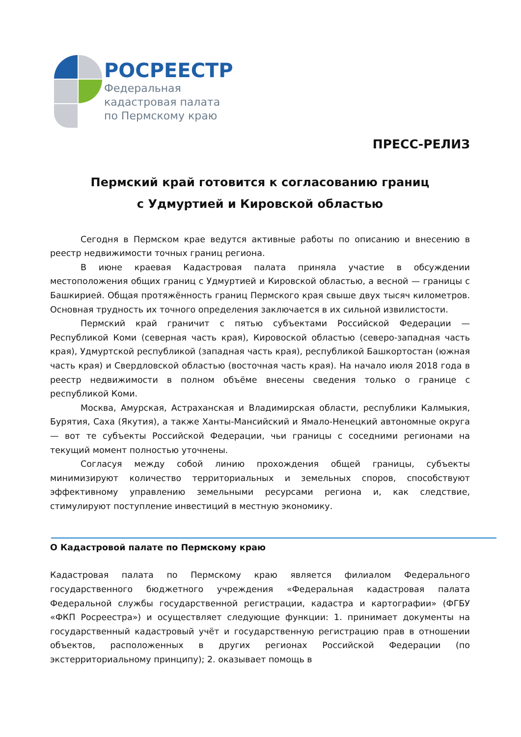РОСРЕЕСТР
Федеральная
кадастровая палата
по Пермскому краю
ПРЕСС-РЕЛИЗ
Пермский край готовится к согласованию границ
с Удмуртией и Кировской областью
Сегодня в Пермском крае ведутся активные работы по описанию и внесению в реестр недвижимости точных границ региона.
В июне краевая Кадастровая палата приняла участие в обсуждении местоположения общих границ с Удмуртией и Кировской областью, а весной — границы с Башкирией. Общая протяжённость границ Пермского края свыше двух тысяч километров. Основная трудность их точного определения заключается в их сильной извилистости.
Пермский край граничит с пятью субъектами Российской Федерации — Республикой Коми (северная часть края), Кировоской областью (северо-западная часть края), Удмуртской республикой (западная часть края), республикой Башкортостан (южная часть края) и Свердловской областью (восточная часть края). На начало июля 2018 года в реестр недвижимости в полном объёме внесены сведения только о границе с республикой Коми.
Москва, Амурская, Астраханская и Владимирская области, республики Калмыкия, Бурятия, Саха (Якутия), а также Ханты-Мансийский и Ямало-Ненецкий автономные округа — вот те субъекты Российской Федерации, чьи границы с соседними регионами на текущий момент полностью уточнены.
Согласуя между собой линию прохождения общей границы, субъекты минимизируют количество территориальных и земельных споров, способствуют эффективному управлению земельными ресурсами региона и, как следствие, стимулируют поступление инвестиций в местную экономику.
О Кадастровой палате по Пермскому краю
Кадастровая палата по Пермскому краю является филиалом Федерального государственного бюджетного учреждения «Федеральная кадастровая палата Федеральной службы государственной регистрации, кадастра и картографии» (ФГБУ «ФКП Росреестра») и осуществляет следующие функции: 1. принимает документы на государственный кадастровый учёт и государственную регистрацию прав в отношении объектов, расположенных в других регионах Российской Федерации (по экстерриториальному принципу); 2. оказывает помощь в